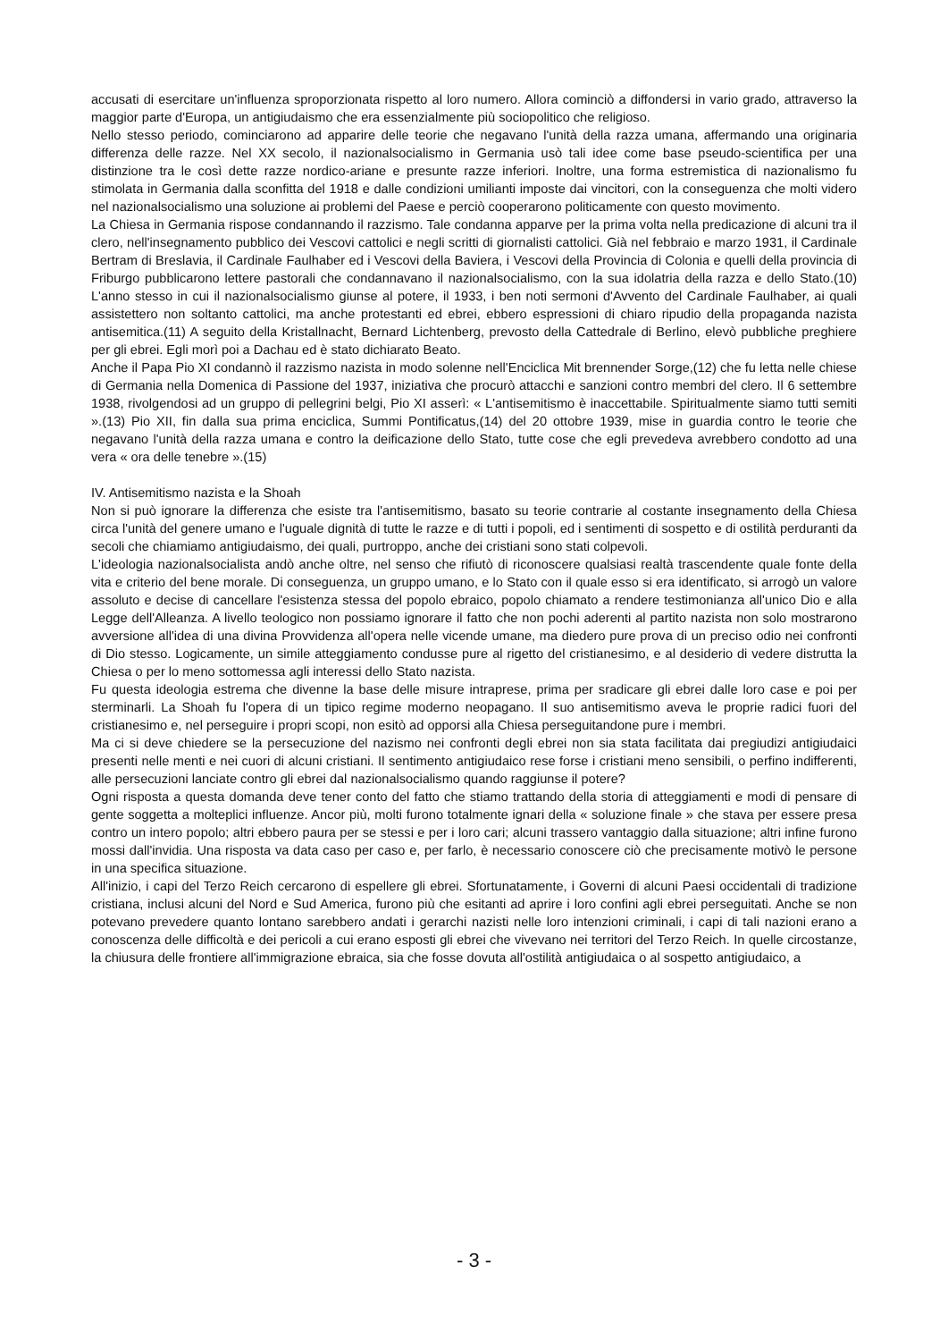accusati di esercitare un'influenza sproporzionata rispetto al loro numero. Allora cominciò a diffondersi in vario grado, attraverso la maggior parte d'Europa, un antigiudaismo che era essenzialmente più sociopolitico che religioso.
Nello stesso periodo, cominciarono ad apparire delle teorie che negavano l'unità della razza umana, affermando una originaria differenza delle razze. Nel XX secolo, il nazionalsocialismo in Germania usò tali idee come base pseudo-scientifica per una distinzione tra le così dette razze nordico-ariane e presunte razze inferiori. Inoltre, una forma estremistica di nazionalismo fu stimolata in Germania dalla sconfitta del 1918 e dalle condizioni umilianti imposte dai vincitori, con la conseguenza che molti videro nel nazionalsocialismo una soluzione ai problemi del Paese e perciò cooperarono politicamente con questo movimento.
La Chiesa in Germania rispose condannando il razzismo. Tale condanna apparve per la prima volta nella predicazione di alcuni tra il clero, nell'insegnamento pubblico dei Vescovi cattolici e negli scritti di giornalisti cattolici. Già nel febbraio e marzo 1931, il Cardinale Bertram di Breslavia, il Cardinale Faulhaber ed i Vescovi della Baviera, i Vescovi della Provincia di Colonia e quelli della provincia di Friburgo pubblicarono lettere pastorali che condannavano il nazionalsocialismo, con la sua idolatria della razza e dello Stato.(10) L'anno stesso in cui il nazionalsocialismo giunse al potere, il 1933, i ben noti sermoni d'Avvento del Cardinale Faulhaber, ai quali assistettero non soltanto cattolici, ma anche protestanti ed ebrei, ebbero espressioni di chiaro ripudio della propaganda nazista antisemitica.(11) A seguito della Kristallnacht, Bernard Lichtenberg, prevosto della Cattedrale di Berlino, elevò pubbliche preghiere per gli ebrei. Egli morì poi a Dachau ed è stato dichiarato Beato.
Anche il Papa Pio XI condannò il razzismo nazista in modo solenne nell'Enciclica Mit brennender Sorge,(12) che fu letta nelle chiese di Germania nella Domenica di Passione del 1937, iniziativa che procurò attacchi e sanzioni contro membri del clero. Il 6 settembre 1938, rivolgendosi ad un gruppo di pellegrini belgi, Pio XI asserì: « L'antisemitismo è inaccettabile. Spiritualmente siamo tutti semiti ».(13) Pio XII, fin dalla sua prima enciclica, Summi Pontificatus,(14) del 20 ottobre 1939, mise in guardia contro le teorie che negavano l'unità della razza umana e contro la deificazione dello Stato, tutte cose che egli prevedeva avrebbero condotto ad una vera « ora delle tenebre ».(15)
IV. Antisemitismo nazista e la Shoah
Non si può ignorare la differenza che esiste tra l'antisemitismo, basato su teorie contrarie al costante insegnamento della Chiesa circa l'unità del genere umano e l'uguale dignità di tutte le razze e di tutti i popoli, ed i sentimenti di sospetto e di ostilità perduranti da secoli che chiamiamo antigiudaismo, dei quali, purtroppo, anche dei cristiani sono stati colpevoli.
L'ideologia nazionalsocialista andò anche oltre, nel senso che rifiutò di riconoscere qualsiasi realtà trascendente quale fonte della vita e criterio del bene morale. Di conseguenza, un gruppo umano, e lo Stato con il quale esso si era identificato, si arrogò un valore assoluto e decise di cancellare l'esistenza stessa del popolo ebraico, popolo chiamato a rendere testimonianza all'unico Dio e alla Legge dell'Alleanza. A livello teologico non possiamo ignorare il fatto che non pochi aderenti al partito nazista non solo mostrarono avversione all'idea di una divina Provvidenza all'opera nelle vicende umane, ma diedero pure prova di un preciso odio nei confronti di Dio stesso. Logicamente, un simile atteggiamento condusse pure al rigetto del cristianesimo, e al desiderio di vedere distrutta la Chiesa o per lo meno sottomessa agli interessi dello Stato nazista.
Fu questa ideologia estrema che divenne la base delle misure intraprese, prima per sradicare gli ebrei dalle loro case e poi per sterminarli. La Shoah fu l'opera di un tipico regime moderno neopagano. Il suo antisemitismo aveva le proprie radici fuori del cristianesimo e, nel perseguire i propri scopi, non esitò ad opporsi alla Chiesa perseguitandone pure i membri.
Ma ci si deve chiedere se la persecuzione del nazismo nei confronti degli ebrei non sia stata facilitata dai pregiudizi antigiudaici presenti nelle menti e nei cuori di alcuni cristiani. Il sentimento antigiudaico rese forse i cristiani meno sensibili, o perfino indifferenti, alle persecuzioni lanciate contro gli ebrei dal nazionalsocialismo quando raggiunse il potere?
Ogni risposta a questa domanda deve tener conto del fatto che stiamo trattando della storia di atteggiamenti e modi di pensare di gente soggetta a molteplici influenze. Ancor più, molti furono totalmente ignari della « soluzione finale » che stava per essere presa contro un intero popolo; altri ebbero paura per se stessi e per i loro cari; alcuni trassero vantaggio dalla situazione; altri infine furono mossi dall'invidia. Una risposta va data caso per caso e, per farlo, è necessario conoscere ciò che precisamente motivò le persone in una specifica situazione.
All'inizio, i capi del Terzo Reich cercarono di espellere gli ebrei. Sfortunatamente, i Governi di alcuni Paesi occidentali di tradizione cristiana, inclusi alcuni del Nord e Sud America, furono più che esitanti ad aprire i loro confini agli ebrei perseguitati. Anche se non potevano prevedere quanto lontano sarebbero andati i gerarchi nazisti nelle loro intenzioni criminali, i capi di tali nazioni erano a conoscenza delle difficoltà e dei pericoli a cui erano esposti gli ebrei che vivevano nei territori del Terzo Reich. In quelle circostanze, la chiusura delle frontiere all'immigrazione ebraica, sia che fosse dovuta all'ostilità antigiudaica o al sospetto antigiudaico, a
- 3 -